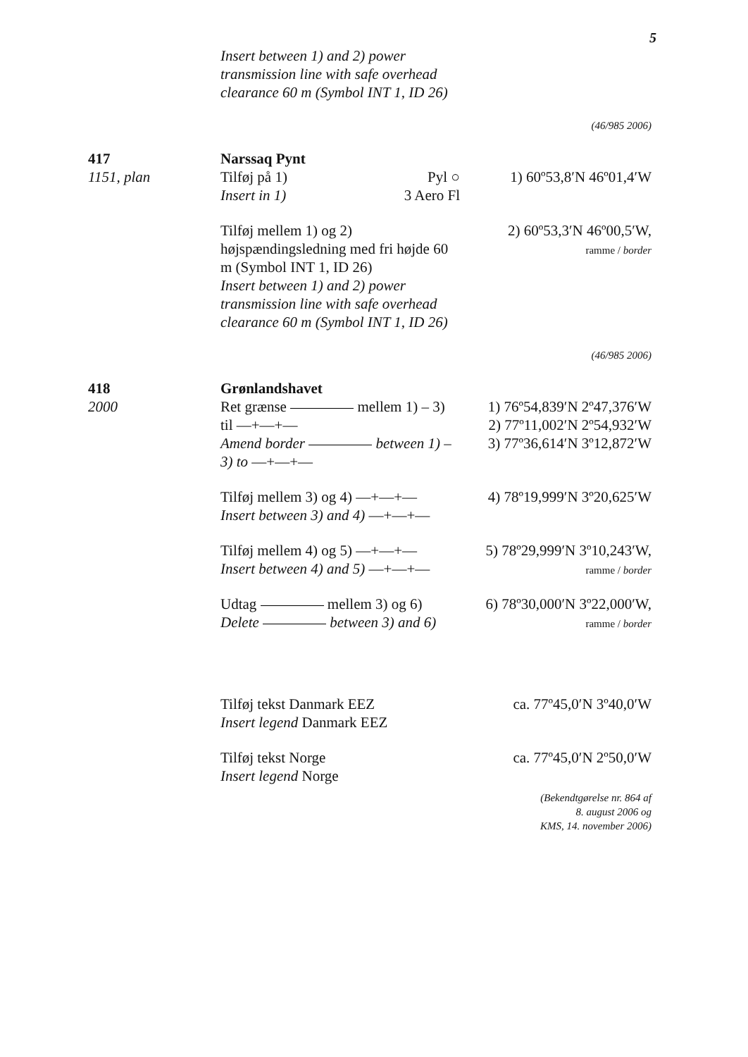5
Insert between 1) and 2) power transmission line with safe overhead clearance 60 m (Symbol INT 1, ID 26)
(46/985 2006)
417
1151, plan
Narssaq Pynt
Tilføj på 1) Pyl ○
Insert in 1) 3 Aero Fl
1) 60º53,8′N 46º01,4′W
Tilføj mellem 1) og 2) højspændingsledning med fri højde 60 m (Symbol INT 1, ID 26)
Insert between 1) and 2) power transmission line with safe overhead clearance 60 m (Symbol INT 1, ID 26)
2) 60º53,3′N 46º00,5′W,
ramme / border
(46/985 2006)
418
2000
Grønlandshavet
Ret grænse mellem 1) – 3) til —+—+—
Amend border between 1) – 3) to —+—+—
1) 76º54,839′N 2º47,376′W
2) 77º11,002′N 2º54,932′W
3) 77º36,614′N 3º12,872′W
Tilføj mellem 3) og 4) —+—+—
Insert between 3) and 4) —+—+—
4) 78º19,999′N 3º20,625′W
Tilføj mellem 4) og 5) —+—+—
Insert between 4) and 5) —+—+—
5) 78º29,999′N 3º10,243′W,
ramme / border
Udtag mellem 3) og 6)
Delete between 3) and 6)
6) 78º30,000′N 3º22,000′W,
ramme / border
Tilføj tekst Danmark EEZ
Insert legend Danmark EEZ
ca. 77º45,0′N 3º40,0′W
Tilføj tekst Norge
Insert legend Norge
ca. 77º45,0′N 2º50,0′W
(Bekendtgørelse nr. 864 af
8. august 2006 og
KMS, 14. november 2006)